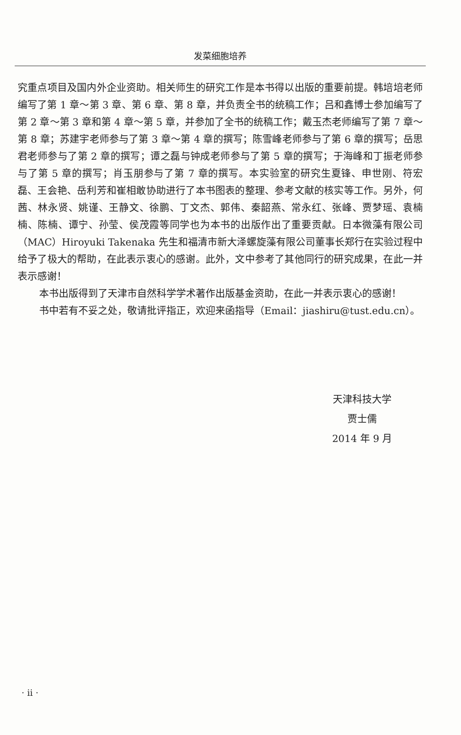发菜细胞培养
究重点项目及国内外企业资助。相关师生的研究工作是本书得以出版的重要前提。韩培培老师编写了第 1 章～第 3 章、第 6 章、第 8 章，并负责全书的统稿工作；吕和鑫博士参加编写了第 2 章～第 3 章和第 4 章～第 5 章，并参加了全书的统稿工作；戴玉杰老师编写了第 7 章～第 8 章；苏建宇老师参与了第 3 章～第 4 章的撰写；陈雪峰老师参与了第 6 章的撰写；岳思君老师参与了第 2 章的撰写；谭之磊与钟成老师参与了第 5 章的撰写；于海峰和丁振老师参与了第 5 章的撰写；肖玉朋参与了第 7 章的撰写。本实验室的研究生夏锋、申世刚、符宏磊、王会艳、岳利芳和崔相敢协助进行了本书图表的整理、参考文献的核实等工作。另外，何茜、林永贤、姚谨、王静文、徐鹏、丁文杰、郭伟、秦韶燕、常永红、张峰、贾梦瑶、袁楠楠、陈楠、谭宁、孙莹、侯茂霞等同学也为本书的出版作出了重要贡献。日本微藻有限公司（MAC）Hiroyuki Takenaka 先生和福清市新大泽螺旋藻有限公司董事长郑行在实验过程中给予了极大的帮助，在此表示衷心的感谢。此外，文中参考了其他同行的研究成果，在此一并表示感谢！
本书出版得到了天津市自然科学学术著作出版基金资助，在此一并表示衷心的感谢！
书中若有不妥之处，敬请批评指正，欢迎来函指导（Email：jiashiru@tust.edu.cn）。
天津科技大学
贾士儒
2014 年 9 月
· ii ·